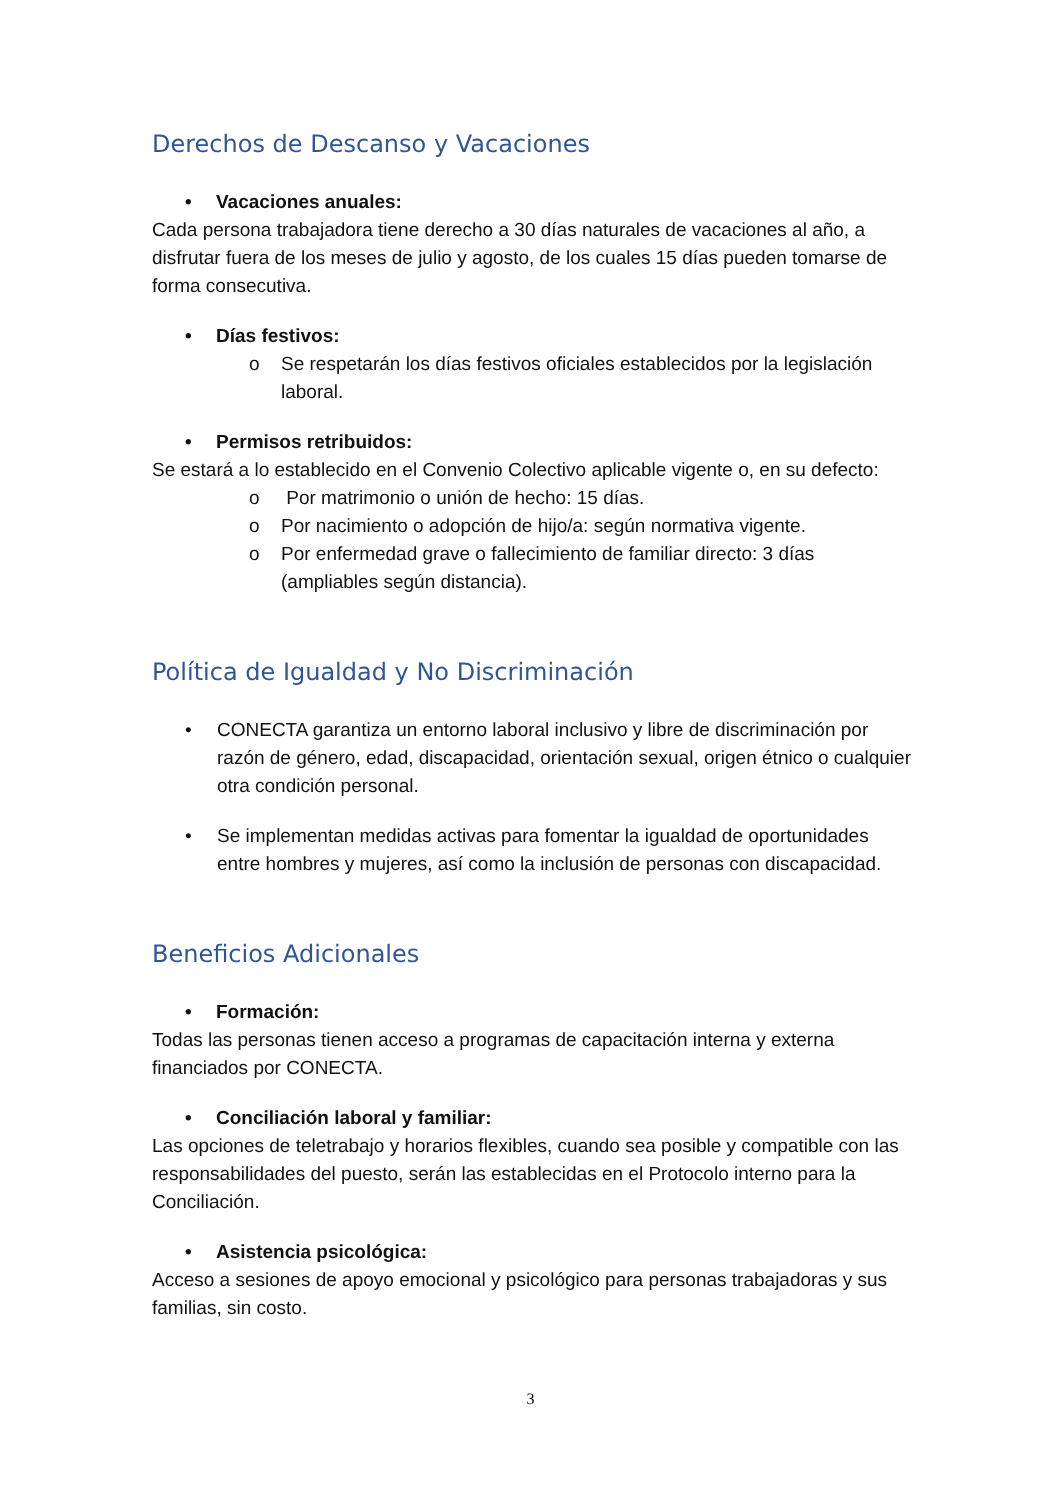Derechos de Descanso y Vacaciones
• Vacaciones anuales:
Cada persona trabajadora tiene derecho a 30 días naturales de vacaciones al año, a disfrutar fuera de los meses de julio y agosto, de los cuales 15 días pueden tomarse de forma consecutiva.
• Días festivos:
o Se respetarán los días festivos oficiales establecidos por la legislación laboral.
• Permisos retribuidos:
Se estará a lo establecido en el Convenio Colectivo aplicable vigente o, en su defecto:
o Por matrimonio o unión de hecho: 15 días.
o Por nacimiento o adopción de hijo/a: según normativa vigente.
o Por enfermedad grave o fallecimiento de familiar directo: 3 días (ampliables según distancia).
Política de Igualdad y No Discriminación
• CONECTA garantiza un entorno laboral inclusivo y libre de discriminación por razón de género, edad, discapacidad, orientación sexual, origen étnico o cualquier otra condición personal.
• Se implementan medidas activas para fomentar la igualdad de oportunidades entre hombres y mujeres, así como la inclusión de personas con discapacidad.
Beneficios Adicionales
• Formación:
Todas las personas tienen acceso a programas de capacitación interna y externa financiados por CONECTA.
• Conciliación laboral y familiar:
Las opciones de teletrabajo y horarios flexibles, cuando sea posible y compatible con las responsabilidades del puesto, serán las establecidas en el Protocolo interno para la Conciliación.
• Asistencia psicológica:
Acceso a sesiones de apoyo emocional y psicológico para personas trabajadoras y sus familias, sin costo.
3